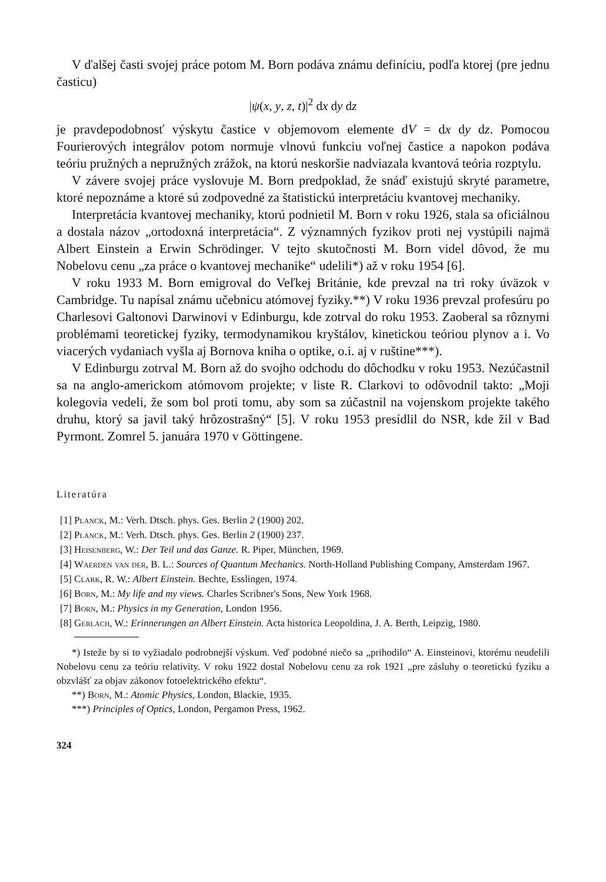V ďalšej časti svojej práce potom M. Born podáva známu definíciu, podľa ktorej (pre jednu časticu)
|ψ(x, y, z, t)|<sup>2</sup> dx dy dz
je pravdepodobnosť výskytu častice v objemovom elemente dV = dx dy dz. Pomocou Fourierových integrálov potom normuje vlnovú funkciu voľnej častice a napokon podáva teóriu pružných a nepružných zrážok, na ktorú neskoršie nadviazala kvantová teória rozptylu.
V závere svojej práce vyslovuje M. Born predpoklad, že snáď existujú skryté parametre, ktoré nepoznáme a ktoré sú zodpovedné za štatistickú interpretáciu kvantovej mechaniky.
Interpretácia kvantovej mechaniky, ktorú podnietil M. Born v roku 1926, stala sa oficiálnou a dostala názov „ortodoxná interpretácia“. Z významných fyzikov proti nej vystúpili najmä Albert Einstein a Erwin Schrödinger. V tejto skutočnosti M. Born videl dôvod, že mu Nobelovu cenu „za práce o kvantovej mechanike“ udelili*) až v roku 1954 [6].
V roku 1933 M. Born emigroval do Veľkej Británie, kde prevzal na tri roky úväzok v Cambridge. Tu napísal známu učebnicu atómovej fyziky.**) V roku 1936 prevzal profesúru po Charlesovi Galtonovi Darwinovi v Edinburgu, kde zotrval do roku 1953. Zaoberal sa rôznymi problémami teoretickej fyziky, termodynamikou kryštálov, kinetickou teóriou plynov a i. Vo viacerých vydaniach vyšla aj Bornova kniha o optike, o.i. aj v ruštine***).
V Edinburgu zotrval M. Born až do svojho odchodu do dôchodku v roku 1953. Nezúčastnil sa na anglo-americkom atómovom projekte; v liste R. Clarkovi to odôvodnil takto: „Moji kolegovia vedeli, že som bol proti tomu, aby som sa zúčastnil na vojenskom projekte takého druhu, ktorý sa javil taký hrôzostrašný“ [5]. V roku 1953 presídlil do NSR, kde žil v Bad Pyrmont. Zomrel 5. januára 1970 v Göttingene.
Literatúra
[1] Planck, M.: Verh. Dtsch. phys. Ges. Berlin 2 (1900) 202.
[2] Planck, M.: Verh. Dtsch. phys. Ges. Berlin 2 (1900) 237.
[3] Heisenberg, W.: Der Teil und das Ganze. R. Piper, München, 1969.
[4] Waerden van der, B. L.: Sources of Quantum Mechanics. North-Holland Publishing Company, Amsterdam 1967.
[5] Clark, R. W.: Albert Einstein. Bechte, Esslingen, 1974.
[6] Born, M.: My life and my views. Charles Scribner's Sons, New York 1968.
[7] Born, M.: Physics in my Generation, London 1956.
[8] Gerlach, W.: Erinnerungen an Albert Einstein. Acta historica Leopoldina, J. A. Berth, Leipzig, 1980.
*) Isteže by si to vyžiadalo podrobnejší výskum. Veď podobné niečo sa „prihodilo“ A. Einsteinovi, ktorému neudelili Nobelovu cenu za teóriu relativity. V roku 1922 dostal Nobelovu cenu za rok 1921 „pre zásluhy o teoretickú fyziku a obzvlášť za objav zákonov fotoelektrického efektu“.
**) Born, M.: Atomic Physics, London, Blackie, 1935.
***) Principles of Optics, London, Pergamon Press, 1962.
324